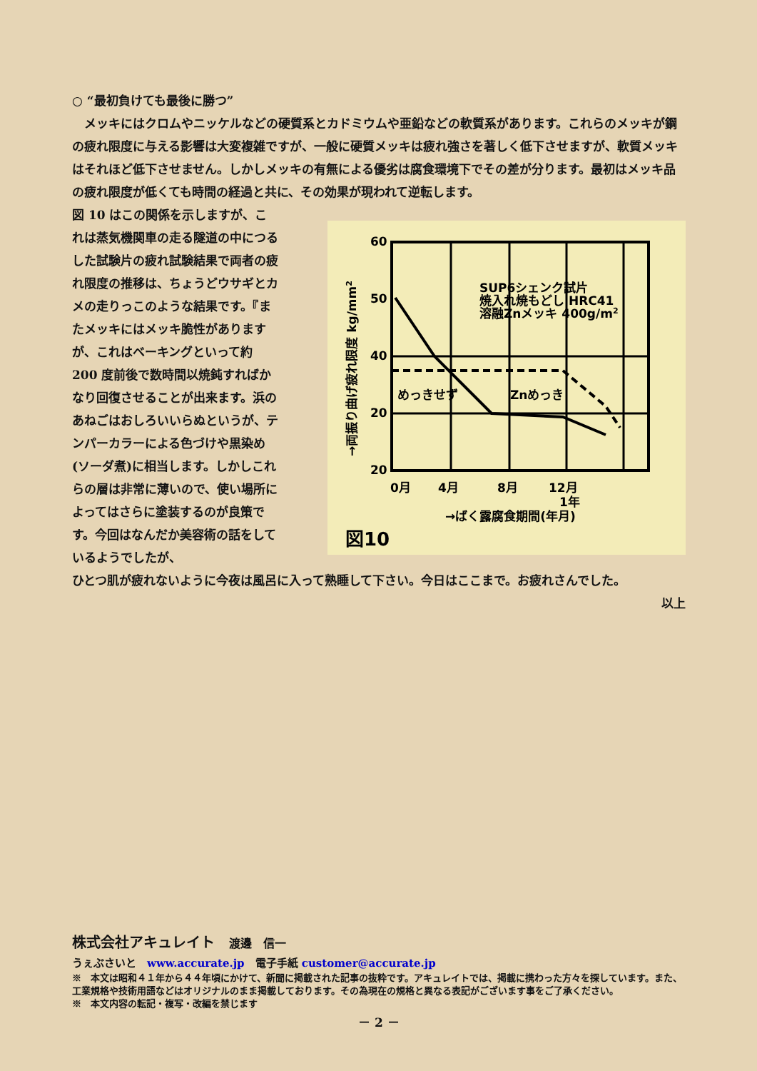○ “最初負けても最後に勝つ”
　メッキにはクロムやニッケルなどの硬質系とカドミウムや亜鉛などの軟質系があります。これらのメッキが鋼の疲れ限度に与える影響は大変複雑ですが、一般に硬質メッキは疲れ強さを著しく低下させますが、軟質メッキはそれほど低下させません。しかしメッキの有無による優劣は腐食環境下でその差が分ります。最初はメッキ品の疲れ限度が低くても時間の経過と共に、その効果が現われて逆転します。
図 10 はこの関係を示しますが、これは蒸気機関車の走る隧道の中につるした試験片の疲れ試験結果で両者の疲れ限度の推移は、ちょうどウサギとカメの走りっこのような結果です。『またメッキにはメッキ脆性がありますが、これはベーキングといって約 200 度前後で数時間以焼鈍すればかなり回復させることが出来ます。浜のあねごはおしろいいらぬというが、テンパーカラーによる色づけや黒染め(ソーダ煮)に相当します。しかしこれらの層は非常に薄いので、使い場所によってはさらに塗装するのが良策です。今回はなんだか美容術の話をしているようでしたが、
60
50
40
20
20
0月
4月
8月
12月
1年
SUP6シェンク試片
焼入れ焼もどし HRC41
溶融Znメッキ 400g/m2
めっきせず
Znめっき
→ばく露腐食期間(年月)
図10
→両振り曲げ疲れ限度 kg/mm2
ひとつ肌が疲れないように今夜は風呂に入って熟睡して下さい。今日はここまで。お疲れさんでした。
以上
株式会社アキュレイト　渡邊　信一
うぇぶさいと　www.accurate.jp　電子手紙 customer@accurate.jp
※　本文は昭和４１年から４４年頃にかけて、新聞に掲載された記事の抜粋です。アキュレイトでは、掲載に携わった方々を探しています。また、工業規格や技術用語などはオリジナルのまま掲載しております。その為現在の規格と異なる表記がございます事をご了承ください。
※　本文内容の転記・複写・改編を禁じます
－ 2 －